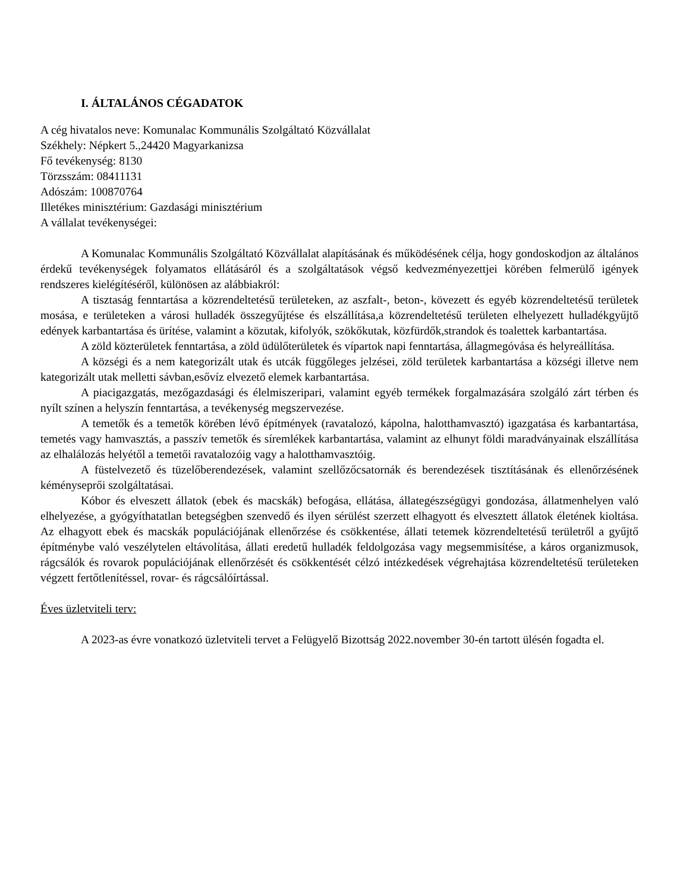I. ÁLTALÁNOS CÉGADATOK
A cég hivatalos neve: Komunalac Kommunális Szolgáltató Közvállalat
Székhely: Népkert 5.,24420 Magyarkanizsa
Fő tevékenység: 8130
Törzsszám: 08411131
Adószám: 100870764
Illetékes minisztérium: Gazdasági minisztérium
A vállalat tevékenységei:
A Komunalac Kommunális Szolgáltató Közvállalat alapításának és működésének célja, hogy gondoskodjon az általános érdekű tevékenységek folyamatos ellátásáról és a szolgáltatások végső kedvezményezettjei körében felmerülő igények rendszeres kielégítéséről, különösen az alábbiakról:
A tisztaság fenntartása a közrendeltetésű területeken, az aszfalt-, beton-, kövezett és egyéb közrendeltetésű területek mosása, e területeken a városi hulladék összegyűjtése és elszállítása,a közrendeltetésű területen elhelyezett hulladékgyűjtő edények karbantartása és ürítése, valamint a közutak, kifolyók, szökőkutak, közfürdők,strandok és toalettek karbantartása.
A zöld közterületek fenntartása, a zöld üdülőterületek és vípartok napi fenntartása, állagmegóvása és helyreállítása.
A községi és a nem kategorizált utak és utcák függőleges jelzései, zöld területek karbantartása a községi illetve nem kategorizált utak melletti sávban,esővíz elvezető elemek karbantartása.
A piacigazgatás, mezőgazdasági és élelmiszeripari, valamint egyéb termékek forgalmazására szolgáló zárt térben és nyílt színen a helyszín fenntartása, a tevékenység megszervezése.
A temetők és a temetők körében lévő építmények (ravatalozó, kápolna, halotthamvasztó) igazgatása és karbantartása, temetés vagy hamvasztás, a passzív temetők és síremlékek karbantartása, valamint az elhunyt földi maradványainak elszállítása az elhalálozás helyétől a temetői ravatalozóig vagy a halotthamvasztóig.
A füstelvezető és tüzelőberendezések, valamint szellőzőcsatornák és berendezések tisztításának és ellenőrzésének kéményseprői szolgáltatásai.
Kóbor és elveszett állatok (ebek és macskák) befogása, ellátása, állategészségügyi gondozása, állatmenhelyen való elhelyezése, a gyógyíthatatlan betegségben szenvedő és ilyen sérülést szerzett elhagyott és elvesztett állatok életének kioltása. Az elhagyott ebek és macskák populációjának ellenőrzése és csökkentése, állati tetemek közrendeltetésű területről a gyűjtő építménybe való veszélytelen eltávolítása, állati eredetű hulladék feldolgozása vagy megsemmisítése, a káros organizmusok, rágcsálók és rovarok populációjának ellenőrzését és csökkentését célzó intézkedések végrehajtása közrendeltetésű területeken végzett fertőtlenítéssel, rovar- és rágcsálóírtással.
Éves üzletviteli terv:
A 2023-as évre vonatkozó üzletviteli tervet a Felügyelő Bizottság 2022.november 30-én tartott ülésén fogadta el.